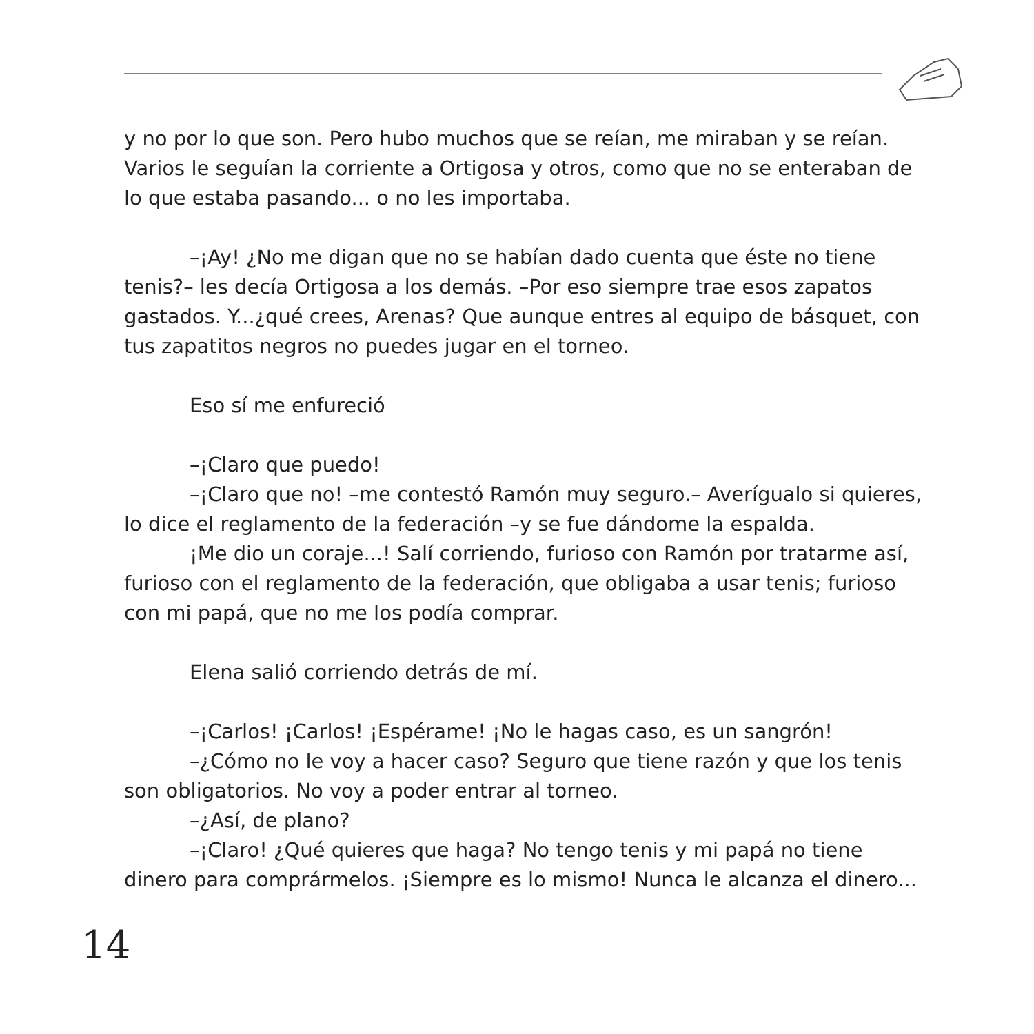y no por lo que son. Pero hubo muchos que se reían, me miraban y se reían. Varios le seguían la corriente a Ortigosa y otros, como que no se enteraban de lo que estaba pasando... o no les importaba.
–¡Ay! ¿No me digan que no se habían dado cuenta que éste no tiene tenis?– les decía Ortigosa a los demás. –Por eso siempre trae esos zapatos gastados. Y...¿qué crees, Arenas? Que aunque entres al equipo de básquet, con tus zapatitos negros no puedes jugar en el torneo.
Eso sí me enfureció
–¡Claro que puedo!
–¡Claro que no! –me contestó Ramón muy seguro.– Averígualo si quieres, lo dice el reglamento de la federación –y se fue dándome la espalda.
¡Me dio un coraje...! Salí corriendo, furioso con Ramón por tratarme así, furioso con el reglamento de la federación, que obligaba a usar tenis; furioso con mi papá, que no me los podía comprar.
Elena salió corriendo detrás de mí.
–¡Carlos! ¡Carlos! ¡Espérame! ¡No le hagas caso, es un sangrón!
–¿Cómo no le voy a hacer caso? Seguro que tiene razón y que los tenis son obligatorios. No voy a poder entrar al torneo.
–¿Así, de plano?
–¡Claro! ¿Qué quieres que haga? No tengo tenis y mi papá no tiene dinero para comprármelos. ¡Siempre es lo mismo! Nunca le alcanza el dinero...
14